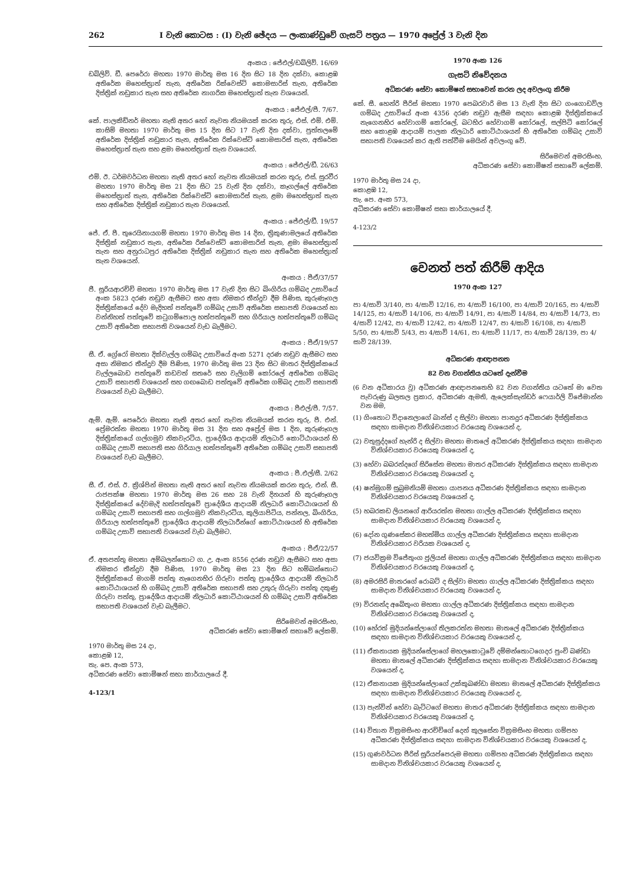262 I වැනි කොටස : (I) වැනි ඡේදය — ලංකාණ්ඩුවේ ගැසට් පත්‍රය — 1970 අප්‍රේල් 3 වැනි දින
අංකය : ජේඑල්/ඩබ්ලිව්. 16/69
ඩබ්ලිව්. ඩී. පෙරේරා මහතා 1970 මාර්තු මස 16 දින සිට 18 දින දක්වා, කොළඹ අතිරේක මහෙස්ත්‍රාත් තැන, අතිරේක රික්වෙස්ට් කොමසාරිස් තැන, අතිරේක දිස්ත්‍රික් නඩුකාර තැන සහ අතිරේක නාගරික මහෙස්ත්‍රාත් තැන වශයෙන්.
අංකය : ජේඑල්/පී. 7/67.
කේ. පාලකිඩ්නර් මහතා නැති අතර හෝ නැවත නියමයක් කරන තුරු, එස්. එම්. එම්. කාසිම් මහතා 1970 මාර්තු මස 15 දින සිට 17 වැනි දින දක්වා, පුත්තලමේ අතිරේක දිස්ත්‍රික් නඩුකාර තැන, අතිරේක රික්වෙස්ට් කොමසාරිස් තැන, අතිරේක මහෙස්ත්‍රාත් තැන සහ ළමා මහෙස්ත්‍රාත් තැන වශයෙන්.
අංකය : ජේඑල්/ඩී. 26/63
එම්. ඊ. ධර්මවර්ධන මහතා නැති අතර හෝ නැවත නියමයක් කරන තුරු, එස්. සුරවීර මහතා 1970 මාර්තු මස 21 දින සිට 25 වැනි දින දක්වා, කෑගල්ලේ අතිරේක මහෙස්ත්‍රාත් තැන, අතිරේක රික්වෙස්ට් කොමසාරිස් තැන, ළමා මහෙස්ත්‍රාත් තැන සහ අතිරේක දිස්ත්‍රික් නඩුකාර තැන වශයෙන්.
අංකය : ජේඑල්/ඩී. 19/57
ජේ. ඒ. පී. තුරෙයිනායගම් මහතා 1970 මාර්තු මස 14 දින, ත්‍රිකුණාමලයේ අතිරේක දිස්ත්‍රික් නඩුකාර තැන, අතිරේක රික්වෙස්ට් කොමසාරිස් තැන, ළමා මහෙස්ත්‍රාත් තැන සහ අනුරාධපුර අතිරේක දිස්ත්‍රික් නඩුකාර තැන සහ අතිරේක මහෙස්ත්‍රාත් තැන වශයෙන්.
අංකය : පීඒ/37/57
ජී. සූරියආරච්චි මහතා 1970 මාර්තු මස 17 වැනි දින සිට බිංගිරිය ගම්බද උසාවියේ අංක 5823 දරණ නඩුව ඇසීමට සහ අසා නිමකර තීන්දුව දීම පිණිස, කුරුණෑගල දිස්ත්‍රික්කයේ දේව මැදිහත් පත්තුවේ ගම්බද උසාවි අතිරේක සභාපති වශයෙන් හා වන්නිහත් පත්තුවේ කටුගම්පොල හත්පත්තුවේ සහ ගිරියාල හත්පත්තුවේ ගම්බද උසාවි අතිරේක සභාපති වශයෙන් වැඩ බැලීමට.
අංකය : පීඒ/19/57
සී. ඒ. ග්‍රේරෝ මහතා දික්වැල්ල ගම්බද උසාවියේ අංක 5271 දරණ නඩුව ඇසීමට සහ අසා නිමකර තීන්දුව දීම පිණිස, 1970 මාර්තු මස 23 දින සිට මාතර දිස්ත්‍රික්කයේ වැල්ලබොඩ පත්තුවේ කඩවත් සතරේ සහ වැලිගම් කෝරලේ අතිරේක ගම්බද උසාවි සභාපති වශයෙන් සහ ගඟබොඩ පත්තුවේ අතිරේක ගම්බද උසාවි සභාපති වශයෙන් වැඩ බැලීමට.
අංකය : පීඑල්/පී. 7/57.
ඇම්. ඇම්. පෙරේරා මහතා නැති අතර හෝ නැවත නියමයක් කරන තුරු, පී. එන්. ප්‍රේමරත්න මහතා 1970 මාර්තු මස 31 දින සහ අප්‍රේල් මස 1 දින, කුරුණෑගල දිස්ත්‍රික්කයේ ගල්ගමුව නිකවැරටිය, ප්‍රාදේශීය ආදායම් නිලධාරි කොට්ඨාශයන් හි ගම්බද උසාවි සභාපති සහ ගිරියාල හත්පත්තුවේ අතිරේක ගම්බද උසාවි සභාපති වශයෙන් වැඩ බැලීමට.
අංකය : පී.එල්/සී. 2/62
සී. ඒ. එස්. ඊ. ක්‍රිශ්පින් මහතා නැති අතර හෝ නැවත නියමයක් කරන තුරු, එන්. සී. රාජපක්ෂ මහතා 1970 මාර්තු මස 26 සහ 28 වැනි දිනයන් හි කුරුණෑගල දිස්ත්‍රික්කයේ දේවමැදි හත්පත්තුවේ ප්‍රාදේශීය ආදායම් නිලධාරි කොට්ඨාශයන් හි ගම්බද උසාවි සභාපති සහ ගල්ගමුව නිකවැරටිය, කුලියාපිටිය, පන්නල, බිංගිරිය, ගිරියාල හත්පත්තුවේ ප්‍රාදේශීය ආදායම් නිලධාරීන්ගේ කොට්ඨාශයන් හි අතිරේක ගම්බද උසාවි සභාපති වශයෙන් වැඩ බැලීමට.
අංකය : පීඒ/22/57
ඒ. අතපත්තු මහතා අම්බලන්තොට ග. උ. අංක 8556 දරණ නඩුව ඇසීමට සහ අසා නිමකර තීන්දුව දීම පිණිස, 1970 මාර්තු මස 23 දින සිට හම්බන්තොට දිස්ත්‍රික්කයේ මාගම් පත්තු නැගෙනහිර ගිරුවා පත්තු ප්‍රාදේශීය ආදායම් නිලධාරි කොට්ඨාශයන් හි ගම්බද උසාවි අතිරේක සභාපති සහ උතුරු ගිරුවා පත්තු දකුණු ගිරුවා පත්තු, ප්‍රාදේශීය ආදායම් නිලධාරි කොට්ඨාශයන් හි ගම්බද උසාවි අතිරේක සභාපති වශයෙන් වැඩ බැලීමට.
සිරිමෙවන් අමරසිංහ,
අධිකරණ සේවා කොමිෂන් සභාවේ ලේකම්.
1970 මාර්තු මස 24 දා,
කොළඹ 12,
තැ. පෙ. අංක 573,
අධිකරණ සේවා කොමිෂන් සභා කාර්යාලයේ දී.
4-123/1
1970 අංක 126
ගැසට් නිවේදනය
අධිකරණ සේවා කොමිෂන් සභාවෙන් කරන ලද අවලංගු කිරීම
කේ. සී. හෙන්රි පීරිස් මහතා 1970 පෙබරවාරි මස 13 වැනි දින සිට ගංගොඩවිල ගම්බද උසාවියේ අංක 4356 දරණ නඩුව ඇසීම සඳහා කොළඹ දිස්ත්‍රික්කයේ නැගෙනහිර හේවාගම් කෝරලේ, බටහිර හේවාගම් කෝරලේ, සල්පිටි කෝරලේ සහ කොළඹ ආදායම් පාලක නිලධාරි කොට්ඨාශයන් හි අතිරේක ගම්බද උසාවි සභාපති වශයෙන් කර ඇති පත්වීම මෙයින් අවලංගු වේ.
සිරිමෙවන් අමරසිංහ,
අධිකරණ සේවා කොමිෂන් සභාවේ ලේකම්.
1970 මාර්තු මස 24 දා,
කොළඹ 12,
තැ. පෙ. අංක 573,
අධිකරණ සේවා කොමිෂන් සභා කාර්යාලයේ දී.
4-123/2
වෙනත් පත් කිරීම් ආදිය
1970 අංක 127
පා 4/සාවි 3/140, පා 4/සාවි 12/16, පා 4/සාවි 16/100, පා 4/සාවි 20/165, පා 4/සාවි 14/125, පා 4/සාවි 14/106, පා 4/සාවි 14/91, පා 4/සාවි 14/84, පා 4/සාවි 14/73, පා 4/සාවි 12/42, පා 4/සාවි 12/42, පා 4/සාවි 12/47, පා 4/සාවි 16/108, පා 4/සාවි 5/50, පා 4/සාවි 5/43, පා 4/සාවි 14/61, පා 4/සාවි 11/17, පා 4/සාවි 28/139, පා 4/සාවි 28/139.
අධිකරණ ආඥාපනත
82 වන වගන්තිය යටතේ දැන්වීම
(6 වන අධිකාරය වූ) අධිකරණ ආඥාපනතෙහි 82 වන වගන්තිය යටතේ මා වෙත පැවරුණු බලතල ප්‍රකාර, අධිකරණ ඇමති, ඇලෙක්සැන්ඩර් ෆෙයාර්ලි විජේමාන්න වන මම,
(1) ගිංතොට විදානෙලාගේ බාන්ස් ද සිල්වා මහතා පානදුර අධිකරණ දිස්ත්‍රික්කය සඳහා සාමදාන විනිශ්චයකාර වරයෙකු වශයෙන් ද,
(2) වතුසුද්දගේ හැන්රි ද සිල්වා මහතා මාතලේ අධිකරණ දිස්ත්‍රික්කය සඳහා සාමදාන විනිශ්චයකාර වරයෙකු වශයෙන් ද,
(3) හේවා බබරන්දගේ සිරිසේන මහතා මාතර අධිකරණ දිස්ත්‍රික්කය සඳහා සාමදාන විනිශ්චයකාර වරයෙකු වශයෙන් ද,
(4) ෂන්මුගම් සුබ්‍රමනියම් මහතා යාපනය අධිකරණ දිස්ත්‍රික්කය සඳහා සාමදාන විනිශ්චයකාර වරයෙකු වශයෙන් ද,
(5) හබරකඩ ලියනගේ ආරියරත්න මහතා ගාල්ල අධිකරණ දිස්ත්‍රික්කය සඳහා සාමදාන විනිශ්චයකාර වරයෙකු වශයෙන් ද,
(6) දෝන ගුණසේකර මහත්මිය ගාල්ල අධිකරණ දිස්ත්‍රික්කය සඳහා සාමදාන විනිශ්චයකාර වරියක වශයෙන් ද,
(7) ජයවික්‍රම විජේතුංග ජූලියස් මහතා ගාල්ල අධිකරණ දිස්ත්‍රික්කය සඳහා සාමදාන විනිශ්චයකාර වරයෙකු වශයෙන් ද,
(8) අමරසිරි මාතරගේ රොබට් ද සිල්වා මහතා ගාල්ල අධිකරණ දිස්ත්‍රික්කය සඳහා සාමදාන විනිශ්චයකාර වරයෙකු වශයෙන් ද,
(9) විරනන්ද අබේතුංග මහතා ගාල්ල අධිකරණ දිස්ත්‍රික්කය සඳහා සාමදාන විනිශ්චයකාර වරයෙකු වශයෙන් ද,
(10) හේරත් මුදියන්සේලාගේ තිලකරත්න මහතා මාතලේ අධිකරණ දිස්ත්‍රික්කය සඳහා සාමදාන විනිශ්චයකාර වරයෙකු වශයෙන් ද,
(11) ඒකනායක මුදියන්සේලාගේ මහලකොටුවේ දම්මන්තොටගෙදර පුංචි බණ්ඩා මහතා මාතලේ අධිකරණ දිස්ත්‍රික්කය සඳහා සාමදාන විනිශ්චයකාර වරයෙකු වශයෙන් ද,
(12) ඒකනායක මුදියන්සේලාගේ උක්කුබණ්ඩා මහතා මාතලේ අධිකරණ දිස්ත්‍රික්කය සඳහා සාමදාන විනිශ්චයකාර වරයෙකු වශයෙන් ද,
(13) පැන්වින් හේවා බැට්ටගේ මහතා මාතර අධිකරණ දිස්ත්‍රික්කය සඳහා සාමදාන විනිශ්චයකාර වරයෙකු වශයෙන් ද,
(14) විතාන වික්‍රමසිංහ ආරච්චිගේ දෙන් කුලසේන වික්‍රමසිංහ මහතා ගම්පහ අධිකරණ දිස්ත්‍රික්කය සඳහා සාමදාන විනිශ්චයකාර වරයෙකු වශයෙන් ද,
(15) ගුණවර්ධන පීරිස් සූරියප්පෙරුම මහතා ගම්පහ අධිකරණ දිස්ත්‍රික්කය සඳහා සාමදාන විනිශ්චයකාර වරයෙකු වශයෙන් ද,